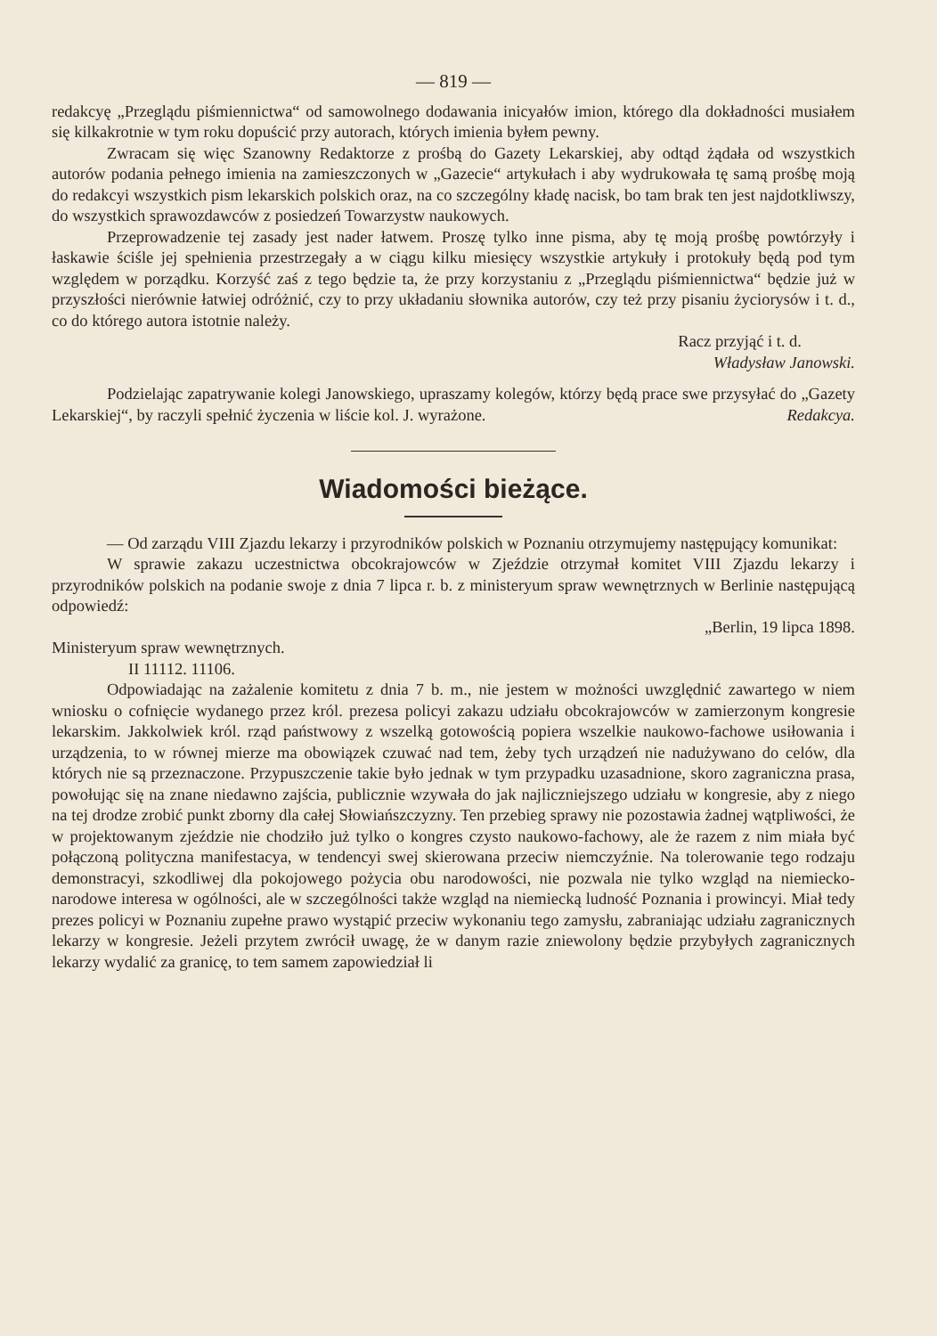— 819 —
redakcyę „Przeglądu piśmiennictwa“ od samowolnego dodawania inicyałów imion, którego dla dokładności musiałem się kilkakrotnie w tym roku dopuścić przy autorach, których imienia byłem pewny.
Zwracam się więc Szanowny Redaktorze z prośbą do Gazety Lekarskiej, aby odtąd żądała od wszystkich autorów podania pełnego imienia na zamieszczonych w „Gazecie“ artykułach i aby wydrukowała tę samą prośbę moją do redakcyi wszystkich pism lekarskich polskich oraz, na co szczególny kładę nacisk, bo tam brak ten jest najdotkliwszy, do wszystkich sprawozdawców z posiedzeń Towarzystw naukowych.
Przeprowadzenie tej zasady jest nader łatwem. Proszę tylko inne pisma, aby tę moją prośbę powtórzyły i łaskawie ściśle jej spełnienia przestrzegały a w ciągu kilku miesięcy wszystkie artykuły i protokuły będą pod tym względem w porządku. Korzyść zaś z tego będzie ta, że przy korzystaniu z „Przeglądu piśmiennictwa“ będzie już w przyszłości nierównie łatwiej odróżnić, czy to przy układaniu słownika autorów, czy też przy pisaniu życiorysów i t. d., co do którego autora istotnie należy.
Racz przyjąć i t. d.
Władysław Janowski.
Podzielając zapatrywanie kolegi Janowskiego, upraszamy kolegów, którzy będą prace swe przysyłać do „Gazety Lekarskiej“, by raczyli spełnić życzenia w liście kol. J. wyrażone. Redakcya.
Wiadomości bieżące.
— Od zarządu VIII Zjazdu lekarzy i przyrodników polskich w Poznaniu otrzymujemy następujący komunikat:
W sprawie zakazu uczestnictwa obcokrajowców w Zjeździe otrzymał komitet VIII Zjazdu lekarzy i przyrodników polskich na podanie swoje z dnia 7 lipca r. b. z ministeryum spraw wewnętrznych w Berlinie następującą odpowiedź:
„Berlin, 19 lipca 1898.
Ministeryum spraw wewnętrznych.
II 11112. 11106.
Odpowiadając na zażalenie komitetu z dnia 7 b. m., nie jestem w możności uwzględnić zawartego w niem wniosku o cofnięcie wydanego przez król. prezesa policyi zakazu udziału obcokrajowców w zamierzonym kongresie lekarskim. Jakkolwiek król. rząd państwowy z wszelką gotowością popiera wszelkie naukowo-fachowe usiłowania i urządzenia, to w równej mierze ma obowiązek czuwać nad tem, żeby tych urządzeń nie nadużywano do celów, dla których nie są przeznaczone. Przypuszczenie takie było jednak w tym przypadku uzasadnione, skoro zagraniczna prasa, powołując się na znane niedawno zajścia, publicznie wzywała do jak najliczniejszego udziału w kongresie, aby z niego na tej drodze zrobić punkt zborny dla całej Słowiańszczyzny. Ten przebieg sprawy nie pozostawia żadnej wątpliwości, że w projektowanym zjeździe nie chodziło już tylko o kongres czysto naukowo-fachowy, ale że razem z nim miała być połączoną polityczna manifestacya, w tendencyi swej skierowana przeciw niemczyźnie. Na tolerowanie tego rodzaju demonstracyi, szkodliwej dla pokojowego pożycia obu narodowości, nie pozwala nie tylko wzgląd na niemiecko-narodowe interesa w ogólności, ale w szczególności także wzgląd na niemiecką ludność Poznania i prowincyi. Miał tedy prezes policyi w Poznaniu zupełne prawo wystąpić przeciw wykonaniu tego zamysłu, zabraniając udziału zagranicznych lekarzy w kongresie. Jeżeli przytem zwrócił uwagę, że w danym razie zniewolony będzie przybyłych zagranicznych lekarzy wydalić za granicę, to tem samem zapowiedział li